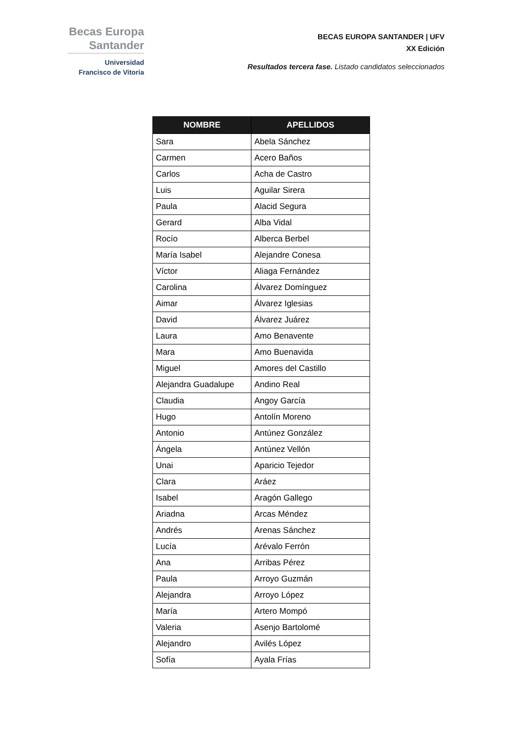Becas Europa
Santander
Universidad
Francisco de Vitoria
BECAS EUROPA SANTANDER | UFV
XX Edición
Resultados tercera fase. Listado candidatos seleccionados
| NOMBRE | APELLIDOS |
| --- | --- |
| Sara | Abela Sánchez |
| Carmen | Acero Baños |
| Carlos | Acha de Castro |
| Luis | Aguilar Sirera |
| Paula | Alacid Segura |
| Gerard | Alba Vidal |
| Rocío | Alberca Berbel |
| María Isabel | Alejandre Conesa |
| Víctor | Aliaga Fernández |
| Carolina | Álvarez Domínguez |
| Aimar | Álvarez Iglesias |
| David | Álvarez Juárez |
| Laura | Amo Benavente |
| Mara | Amo Buenavida |
| Miguel | Amores del Castillo |
| Alejandra Guadalupe | Andino Real |
| Claudia | Angoy García |
| Hugo | Antolín Moreno |
| Antonio | Antúnez González |
| Ángela | Antúnez Vellón |
| Unai | Aparicio Tejedor |
| Clara | Aráez |
| Isabel | Aragón Gallego |
| Ariadna | Arcas Méndez |
| Andrés | Arenas Sánchez |
| Lucía | Arévalo Ferrón |
| Ana | Arribas Pérez |
| Paula | Arroyo Guzmán |
| Alejandra | Arroyo López |
| María | Artero Mompó |
| Valeria | Asenjo Bartolomé |
| Alejandro | Avilés López |
| Sofía | Ayala Frías |